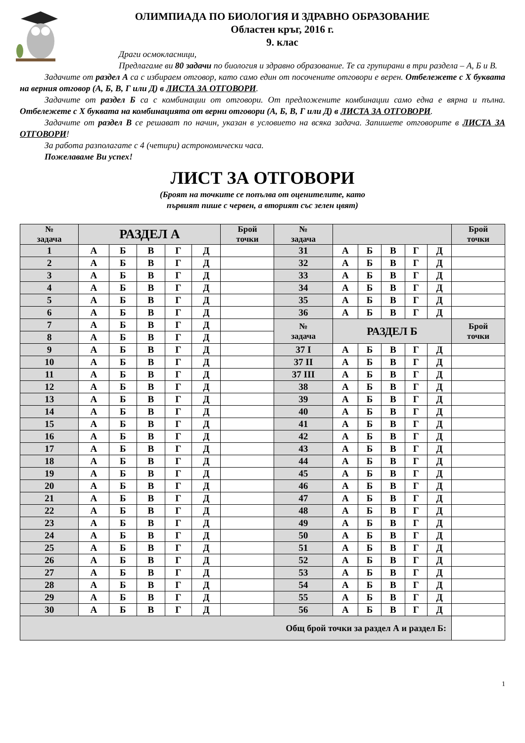ОЛИМПИАДА ПО БИОЛОГИЯ И ЗДРАВНО ОБРАЗОВАНИЕ
Областен кръг, 2016 г.
9. клас
Драги осмокласници,
Предлагаме ви 80 задачи по биология и здравно образование. Те са групирани в три раздела – А, Б и В.
Задачите от раздел А са с избираем отговор, като само един от посочените отговори е верен. Отбележете с Х буквата на верния отговор (А, Б, В, Г или Д) в ЛИСТА ЗА ОТГОВОРИ.
Задачите от раздел Б са с комбинации от отговори. От предложените комбинации само една е вярна и пълна. Отбележете с Х буквата на комбинацията от верни отговори (А, Б, В, Г или Д) в ЛИСТА ЗА ОТГОВОРИ.
Задачите от раздел В се решават по начин, указан в условието на всяка задача. Запишете отговорите в ЛИСТА ЗА ОТГОВОРИ!
За работа разполагате с 4 (четири) астрономически часа.
Пожелаваме Ви успех!
ЛИСТ ЗА ОТГОВОРИ
(Броят на точките се попълва от оценителите, като
първият пише с червен, а вторият със зелен цвят)
| № задача | РАЗДЕЛ А | | | | | Брой точки | № задача | | | | | | Брой точки |
| --- | --- | --- | --- | --- | --- | --- | --- | --- | --- | --- | --- | --- | --- |
| 1 | А | Б | В | Г | Д | | 31 | А | Б | В | Г | Д | |
| 2 | А | Б | В | Г | Д | | 32 | А | Б | В | Г | Д | |
| 3 | А | Б | В | Г | Д | | 33 | А | Б | В | Г | Д | |
| 4 | А | Б | В | Г | Д | | 34 | А | Б | В | Г | Д | |
| 5 | А | Б | В | Г | Д | | 35 | А | Б | В | Г | Д | |
| 6 | А | Б | В | Г | Д | | 36 | А | Б | В | Г | Д | |
| 7 | А | Б | В | Г | Д | | № задача | РАЗДЕЛ Б | | | | | Брой точки |
| 8 | А | Б | В | Г | Д | | | | | | | | |
| 9 | А | Б | В | Г | Д | | 37 I | А | Б | В | Г | Д | |
| 10 | А | Б | В | Г | Д | | 37 II | А | Б | В | Г | Д | |
| 11 | А | Б | В | Г | Д | | 37 III | А | Б | В | Г | Д | |
| 12 | А | Б | В | Г | Д | | 38 | А | Б | В | Г | Д | |
| 13 | А | Б | В | Г | Д | | 39 | А | Б | В | Г | Д | |
| 14 | А | Б | В | Г | Д | | 40 | А | Б | В | Г | Д | |
| 15 | А | Б | В | Г | Д | | 41 | А | Б | В | Г | Д | |
| 16 | А | Б | В | Г | Д | | 42 | А | Б | В | Г | Д | |
| 17 | А | Б | В | Г | Д | | 43 | А | Б | В | Г | Д | |
| 18 | А | Б | В | Г | Д | | 44 | А | Б | В | Г | Д | |
| 19 | А | Б | В | Г | Д | | 45 | А | Б | В | Г | Д | |
| 20 | А | Б | В | Г | Д | | 46 | А | Б | В | Г | Д | |
| 21 | А | Б | В | Г | Д | | 47 | А | Б | В | Г | Д | |
| 22 | А | Б | В | Г | Д | | 48 | А | Б | В | Г | Д | |
| 23 | А | Б | В | Г | Д | | 49 | А | Б | В | Г | Д | |
| 24 | А | Б | В | Г | Д | | 50 | А | Б | В | Г | Д | |
| 25 | А | Б | В | Г | Д | | 51 | А | Б | В | Г | Д | |
| 26 | А | Б | В | Г | Д | | 52 | А | Б | В | Г | Д | |
| 27 | А | Б | В | Г | Д | | 53 | А | Б | В | Г | Д | |
| 28 | А | Б | В | Г | Д | | 54 | А | Б | В | Г | Д | |
| 29 | А | Б | В | Г | Д | | 55 | А | Б | В | Г | Д | |
| 30 | А | Б | В | Г | Д | | 56 | А | Б | В | Г | Д | |
| Общ брой точки за раздел А и раздел Б: | | | | | | | | | | | | | |
1